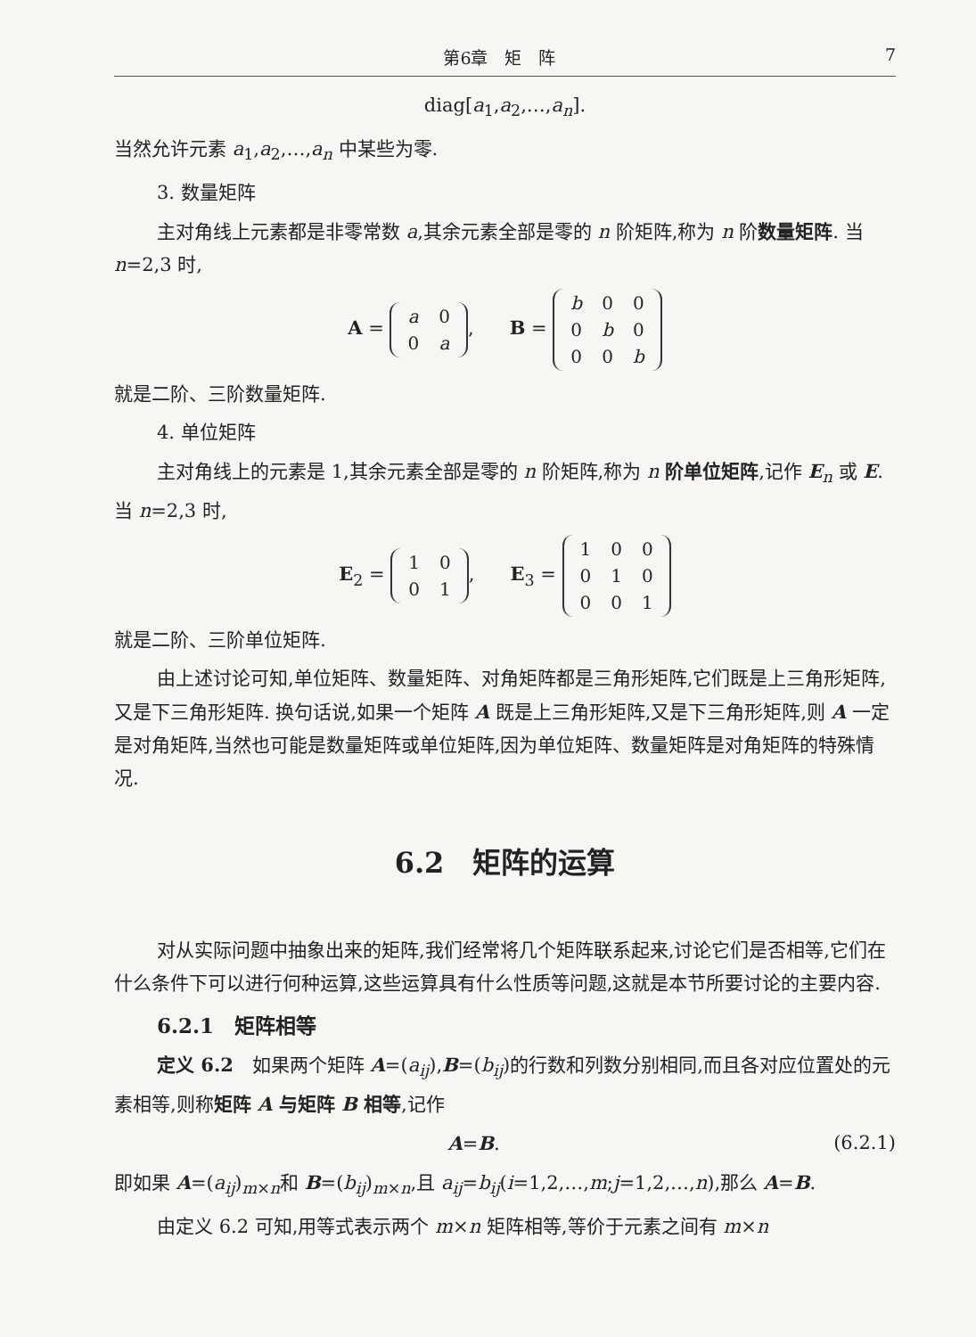第6章　矩　阵 7
diag[a<sub>1</sub>,a<sub>2</sub>,…,a<sub>n</sub>].
当然允许元素 a<sub>1</sub>,a<sub>2</sub>,…,a<sub>n</sub> 中某些为零.
3. 数量矩阵
主对角线上元素都是非零常数 a,其余元素全部是零的 n 阶矩阵,称为 n 阶数量矩阵. 当 n=2,3 时,
A =
| a | 0 |
| 0 | a |
, B =
| b | 0 | 0 |
| 0 | b | 0 |
| 0 | 0 | b |
就是二阶、三阶数量矩阵.
4. 单位矩阵
主对角线上的元素是 1,其余元素全部是零的 n 阶矩阵,称为 n 阶单位矩阵,记作 E<sub>n</sub> 或 E. 当 n=2,3 时,
E<sub>2</sub> =
| 1 | 0 |
| 0 | 1 |
, E<sub>3</sub> =
| 1 | 0 | 0 |
| 0 | 1 | 0 |
| 0 | 0 | 1 |
就是二阶、三阶单位矩阵.
由上述讨论可知,单位矩阵、数量矩阵、对角矩阵都是三角形矩阵,它们既是上三角形矩阵,又是下三角形矩阵. 换句话说,如果一个矩阵 A 既是上三角形矩阵,又是下三角形矩阵,则 A 一定是对角矩阵,当然也可能是数量矩阵或单位矩阵,因为单位矩阵、数量矩阵是对角矩阵的特殊情况.
6.2　矩阵的运算
对从实际问题中抽象出来的矩阵,我们经常将几个矩阵联系起来,讨论它们是否相等,它们在什么条件下可以进行何种运算,这些运算具有什么性质等问题,这就是本节所要讨论的主要内容.
6.2.1　矩阵相等
定义 6.2　如果两个矩阵 A=(a<sub>ij</sub>),B=(b<sub>ij</sub>)的行数和列数分别相同,而且各对应位置处的元素相等,则称矩阵 A 与矩阵 B 相等,记作
A=B. (6.2.1)
即如果 A=(a<sub>ij</sub>)<sub>m×n</sub>和 B=(b<sub>ij</sub>)<sub>m×n</sub>,且 a<sub>ij</sub>=b<sub>ij</sub>(i=1,2,…,m;j=1,2,…,n),那么 A=B.
由定义 6.2 可知,用等式表示两个 m×n 矩阵相等,等价于元素之间有 m×n